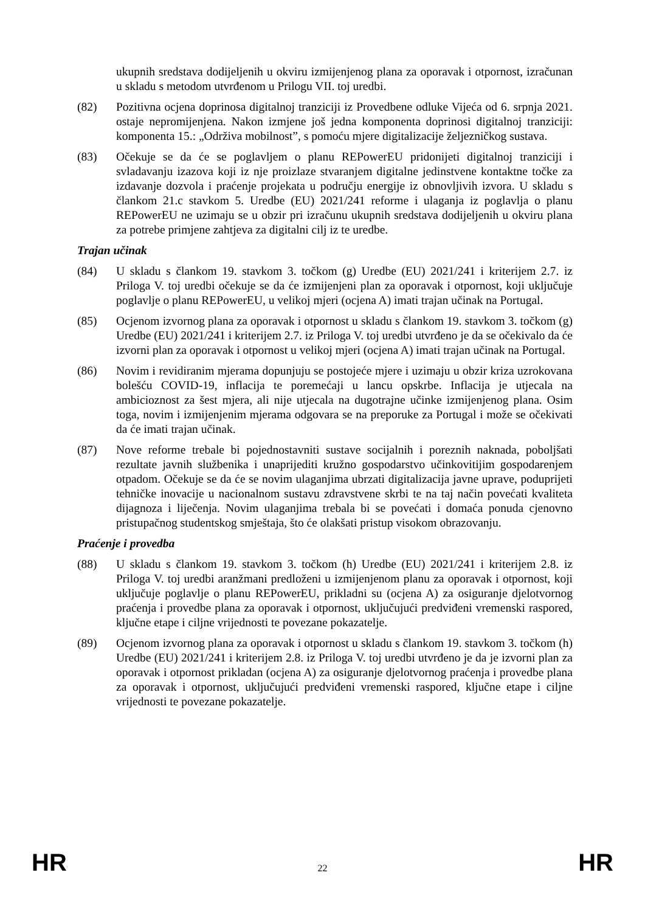ukupnih sredstava dodijeljenih u okviru izmijenjenog plana za oporavak i otpornost, izračunan u skladu s metodom utvrđenom u Prilogu VII. toj uredbi.
(82) Pozitivna ocjena doprinosa digitalnoj tranziciji iz Provedbene odluke Vijeća od 6. srpnja 2021. ostaje nepromijenjena. Nakon izmjene još jedna komponenta doprinosi digitalnoj tranziciji: komponenta 15.: „Održiva mobilnost”, s pomoću mjere digitalizacije željezničkog sustava.
(83) Očekuje se da će se poglavljem o planu REPowerEU pridonijeti digitalnoj tranziciji i svladavanju izazova koji iz nje proizlaze stvaranjem digitalne jedinstvene kontaktne točke za izdavanje dozvola i praćenje projekata u području energije iz obnovljivih izvora. U skladu s člankom 21.c stavkom 5. Uredbe (EU) 2021/241 reforme i ulaganja iz poglavlja o planu REPowerEU ne uzimaju se u obzir pri izračunu ukupnih sredstava dodijeljenih u okviru plana za potrebe primjene zahtjeva za digitalni cilj iz te uredbe.
Trajan učinak
(84) U skladu s člankom 19. stavkom 3. točkom (g) Uredbe (EU) 2021/241 i kriterijem 2.7. iz Priloga V. toj uredbi očekuje se da će izmijenjeni plan za oporavak i otpornost, koji uključuje poglavlje o planu REPowerEU, u velikoj mjeri (ocjena A) imati trajan učinak na Portugal.
(85) Ocjenom izvornog plana za oporavak i otpornost u skladu s člankom 19. stavkom 3. točkom (g) Uredbe (EU) 2021/241 i kriterijem 2.7. iz Priloga V. toj uredbi utvrđeno je da se očekivalo da će izvorni plan za oporavak i otpornost u velikoj mjeri (ocjena A) imati trajan učinak na Portugal.
(86) Novim i revidiranim mjerama dopunjuju se postojeće mjere i uzimaju u obzir kriza uzrokovana bolešću COVID-19, inflacija te poremećaji u lancu opskrbe. Inflacija je utjecala na ambicioznost za šest mjera, ali nije utjecala na dugotrajne učinke izmijenjenog plana. Osim toga, novim i izmijenjenim mjerama odgovara se na preporuke za Portugal i može se očekivati da će imati trajan učinak.
(87) Nove reforme trebale bi pojednostavniti sustave socijalnih i poreznih naknada, poboljšati rezultate javnih službenika i unaprijediti kružno gospodarstvo učinkovitijim gospodarenjem otpadom. Očekuje se da će se novim ulaganjima ubrzati digitalizacija javne uprave, poduprijeti tehničke inovacije u nacionalnom sustavu zdravstvene skrbi te na taj način povećati kvaliteta dijagnoza i liječenja. Novim ulaganjima trebala bi se povećati i domaća ponuda cjenovno pristupačnog studentskog smještaja, što će olakšati pristup visokom obrazovanju.
Praćenje i provedba
(88) U skladu s člankom 19. stavkom 3. točkom (h) Uredbe (EU) 2021/241 i kriterijem 2.8. iz Priloga V. toj uredbi aranžmani predloženi u izmijenjenom planu za oporavak i otpornost, koji uključuje poglavlje o planu REPowerEU, prikladni su (ocjena A) za osiguranje djelotvornog praćenja i provedbe plana za oporavak i otpornost, uključujući predviđeni vremenski raspored, ključne etape i ciljne vrijednosti te povezane pokazatelje.
(89) Ocjenom izvornog plana za oporavak i otpornost u skladu s člankom 19. stavkom 3. točkom (h) Uredbe (EU) 2021/241 i kriterijem 2.8. iz Priloga V. toj uredbi utvrđeno je da je izvorni plan za oporavak i otpornost prikladan (ocjena A) za osiguranje djelotvornog praćenja i provedbe plana za oporavak i otpornost, uključujući predviđeni vremenski raspored, ključne etape i ciljne vrijednosti te povezane pokazatelje.
HR 22 HR